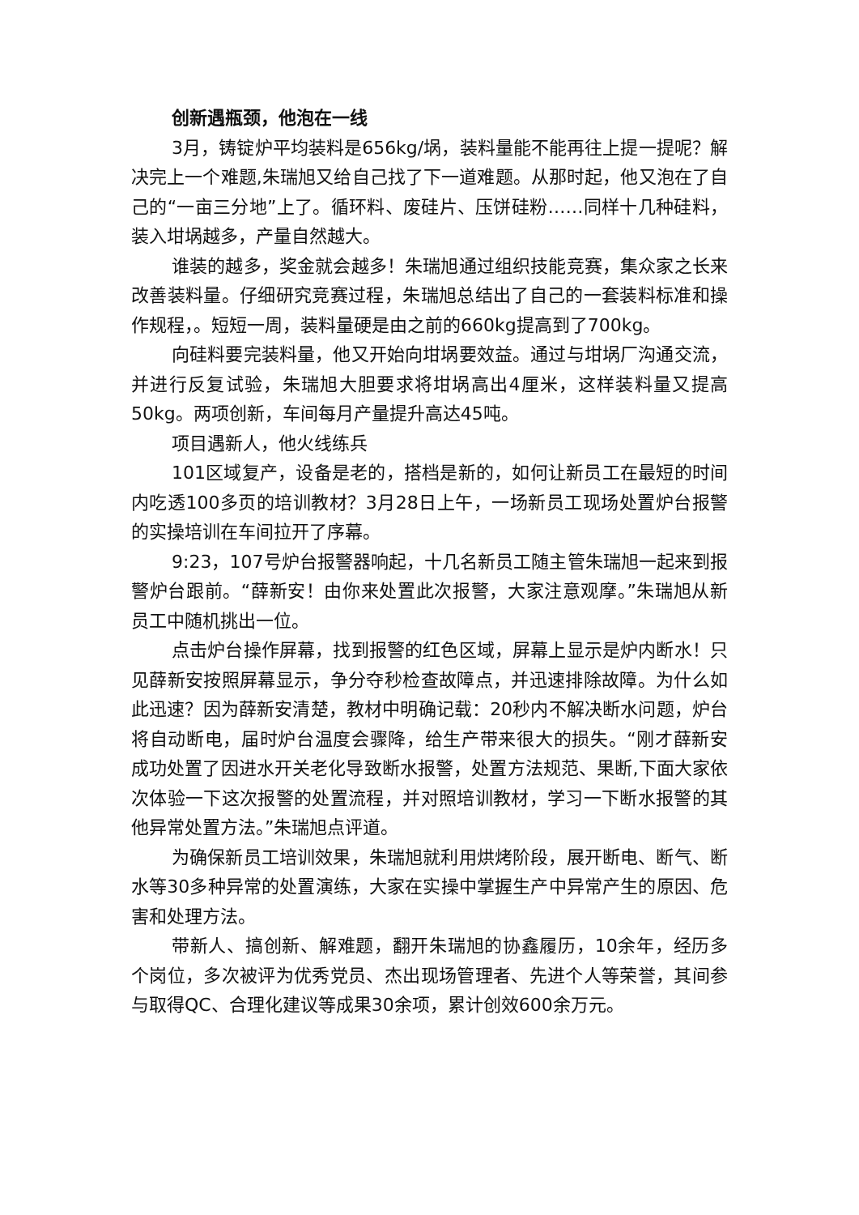创新遇瓶颈，他泡在一线
3月，铸锭炉平均装料是656kg/埚，装料量能不能再往上提一提呢？解决完上一个难题,朱瑞旭又给自己找了下一道难题。从那时起，他又泡在了自己的“一亩三分地”上了。循环料、废硅片、压饼硅粉……同样十几种硅料，装入坩埚越多，产量自然越大。
谁装的越多，奖金就会越多！朱瑞旭通过组织技能竞赛，集众家之长来改善装料量。仔细研究竞赛过程，朱瑞旭总结出了自己的一套装料标准和操作规程，。短短一周，装料量硬是由之前的660kg提高到了700kg。
向硅料要完装料量，他又开始向坩埚要效益。通过与坩埚厂沟通交流，并进行反复试验，朱瑞旭大胆要求将坩埚高出4厘米，这样装料量又提高50kg。两项创新，车间每月产量提升高达45吨。
项目遇新人，他火线练兵
101区域复产，设备是老的，搭档是新的，如何让新员工在最短的时间内吃透100多页的培训教材？3月28日上午，一场新员工现场处置炉台报警的实操培训在车间拉开了序幕。
9:23，107号炉台报警器响起，十几名新员工随主管朱瑞旭一起来到报警炉台跟前。“薛新安！由你来处置此次报警，大家注意观摩。”朱瑞旭从新员工中随机挑出一位。
点击炉台操作屏幕，找到报警的红色区域，屏幕上显示是炉内断水！只见薛新安按照屏幕显示，争分夺秒检查故障点，并迅速排除故障。为什么如此迅速？因为薛新安清楚，教材中明确记载：20秒内不解决断水问题，炉台将自动断电，届时炉台温度会骤降，给生产带来很大的损失。“刚才薛新安成功处置了因进水开关老化导致断水报警，处置方法规范、果断,下面大家依次体验一下这次报警的处置流程，并对照培训教材，学习一下断水报警的其他异常处置方法。”朱瑞旭点评道。
为确保新员工培训效果，朱瑞旭就利用烘烤阶段，展开断电、断气、断水等30多种异常的处置演练，大家在实操中掌握生产中异常产生的原因、危害和处理方法。
带新人、搞创新、解难题，翻开朱瑞旭的协鑫履历，10余年，经历多个岗位，多次被评为优秀党员、杰出现场管理者、先进个人等荣誉，其间参与取得QC、合理化建议等成果30余项，累计创效600余万元。